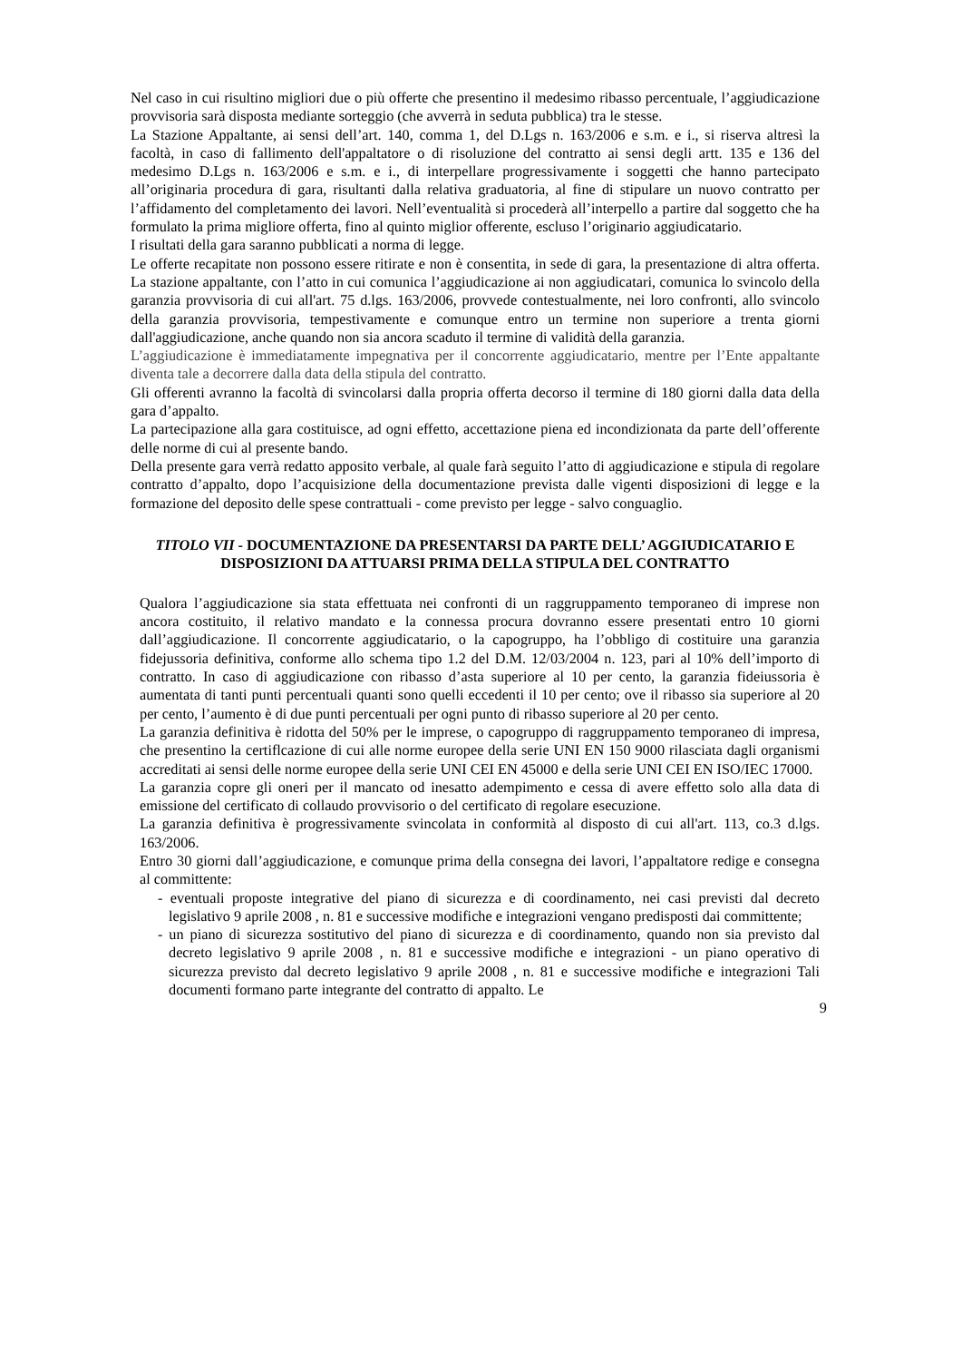Nel caso in cui risultino migliori due o più offerte che presentino il medesimo ribasso percentuale, l’aggiudicazione provvisoria sarà disposta mediante sorteggio (che avverrà in seduta pubblica) tra le stesse.
La Stazione Appaltante, ai sensi dell’art. 140, comma 1, del D.Lgs n. 163/2006 e s.m. e i., si riserva altresì la facoltà, in caso di fallimento dell'appaltatore o di risoluzione del contratto ai sensi degli artt. 135 e 136 del medesimo D.Lgs n. 163/2006 e s.m. e i., di interpellare progressivamente i soggetti che hanno partecipato all’originaria procedura di gara, risultanti dalla relativa graduatoria, al fine di stipulare un nuovo contratto per l’affidamento del completamento dei lavori. Nell’eventualità si procederà all’interpello a partire dal soggetto che ha formulato la prima migliore offerta, fino al quinto miglior offerente, escluso l’originario aggiudicatario.
I risultati della gara saranno pubblicati a norma di legge.
Le offerte recapitate non possono essere ritirate e non è consentita, in sede di gara, la presentazione di altra offerta. La stazione appaltante, con l’atto in cui comunica l’aggiudicazione ai non aggiudicatari, comunica lo svincolo della garanzia provvisoria di cui all'art. 75 d.lgs. 163/2006, provvede contestualmente, nei loro confronti, allo svincolo della garanzia provvisoria, tempestivamente e comunque entro un termine non superiore a trenta giorni dall'aggiudicazione, anche quando non sia ancora scaduto il termine di validità della garanzia.
L’aggiudicazione è immediatamente impegnativa per il concorrente aggiudicatario, mentre per l’Ente appaltante diventa tale a decorrere dalla data della stipula del contratto.
Gli offerenti avranno la facoltà di svincolarsi dalla propria offerta decorso il termine di 180 giorni dalla data della gara d’appalto.
La partecipazione alla gara costituisce, ad ogni effetto, accettazione piena ed incondizionata da parte dell’offerente delle norme di cui al presente bando.
Della presente gara verrà redatto apposito verbale, al quale farà seguito l’atto di aggiudicazione e stipula di regolare contratto d’appalto, dopo l’acquisizione della documentazione prevista dalle vigenti disposizioni di legge e la formazione del deposito delle spese contrattuali - come previsto per legge - salvo conguaglio.
TITOLO VII - DOCUMENTAZIONE DA PRESENTARSI DA PARTE DELL’ AGGIUDICATARIO E DISPOSIZIONI DA ATTUARSI PRIMA DELLA STIPULA DEL CONTRATTO
Qualora l’aggiudicazione sia stata effettuata nei confronti di un raggruppamento temporaneo di imprese non ancora costituito, il relativo mandato e la connessa procura dovranno essere presentati entro 10 giorni dall’aggiudicazione. Il concorrente aggiudicatario, o la capogruppo, ha l’obbligo di costituire una garanzia fidejussoria definitiva, conforme allo schema tipo 1.2 del D.M. 12/03/2004 n. 123, pari al 10% dell’importo di contratto. In caso di aggiudicazione con ribasso d’asta superiore al 10 per cento, la garanzia fideiussoria è aumentata di tanti punti percentuali quanti sono quelli eccedenti il 10 per cento; ove il ribasso sia superiore al 20 per cento, l’aumento è di due punti percentuali per ogni punto di ribasso superiore al 20 per cento.
La garanzia definitiva è ridotta del 50% per le imprese, o capogruppo di raggruppamento temporaneo di impresa, che presentino la certiflcazione di cui alle norme europee della serie UNI EN 150 9000 rilasciata dagli organismi accreditati ai sensi delle norme europee della serie UNI CEI EN 45000 e della serie UNI CEI EN ISO/IEC 17000.
La garanzia copre gli oneri per il mancato od inesatto adempimento e cessa di avere effetto solo alla data di emissione del certificato di collaudo provvisorio o del certificato di regolare esecuzione.
La garanzia definitiva è progressivamente svincolata in conformità al disposto di cui all'art. 113, co.3 d.lgs. 163/2006.
Entro 30 giorni dall’aggiudicazione, e comunque prima della consegna dei lavori, l’appaltatore redige e consegna al committente:
- eventuali proposte integrative del piano di sicurezza e di coordinamento, nei casi previsti dal decreto legislativo 9 aprile 2008 , n. 81 e successive modifiche e integrazioni vengano predisposti dai committente;
- un piano di sicurezza sostitutivo del piano di sicurezza e di coordinamento, quando non sia previsto dal decreto legislativo 9 aprile 2008 , n. 81 e successive modifiche e integrazioni - un piano operativo di sicurezza previsto dal decreto legislativo 9 aprile 2008 , n. 81 e successive modifiche e integrazioni Tali documenti formano parte integrante del contratto di appalto. Le
9